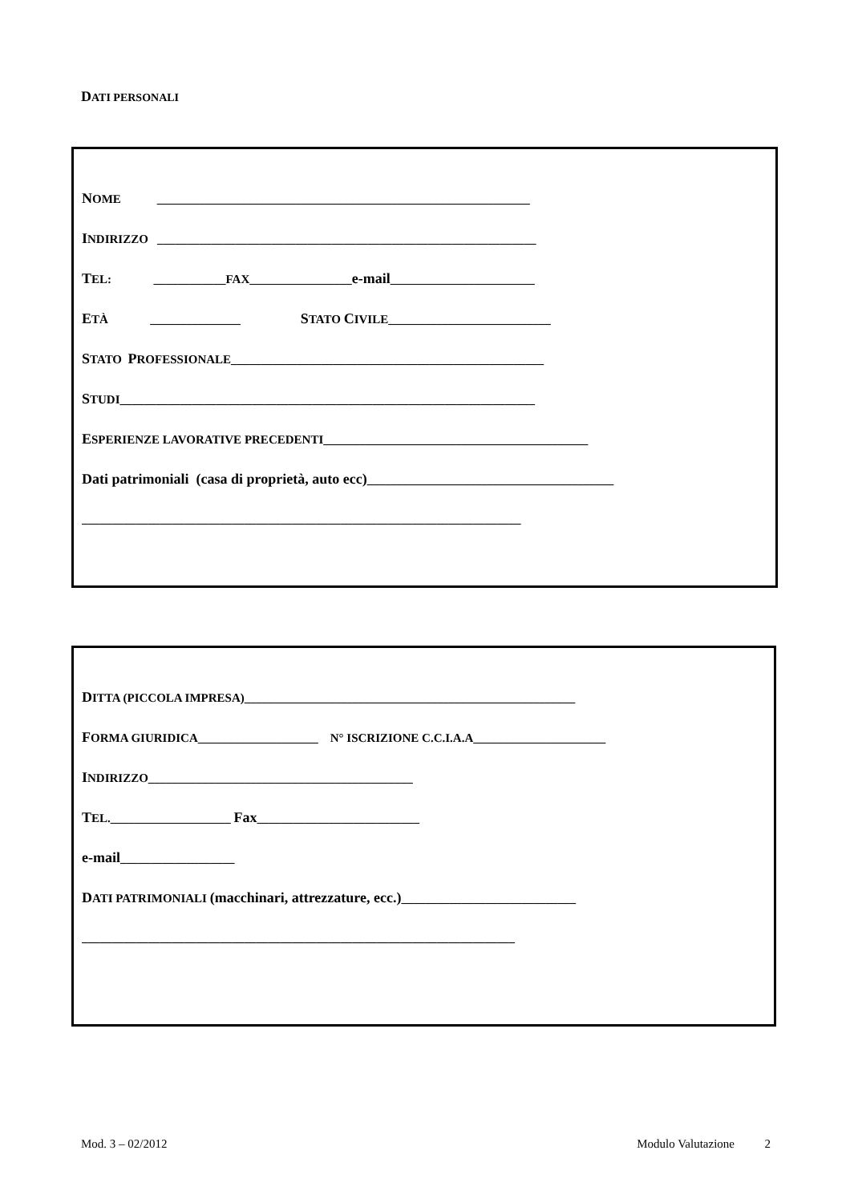DATI PERSONALI
NOME ______________________________________________________________
INDIRIZZO _______________________________________________________________
TEL: ____________FAX_________________e-mail________________________
ETÀ _______________ STATO CIVILE___________________________
STATO PROFESSIONALE____________________________________________________
STUDI_____________________________________________________________________
ESPERIENZE LAVORATIVE PRECEDENTI____________________________________________
Dati patrimoniali (casa di proprietà, auto ecc)_________________________________________
_________________________________________________________________________
DITTA (PICCOLA IMPRESA)_______________________________________________________
FORMA GIURIDICA____________________ N° ISCRIZIONE C.C.I.A.A______________________
INDIRIZZO____________________________________________
TEL.____________________ Fax___________________________
e-mail___________________
DATI PATRIMONIALI (macchinari, attrezzature, ecc.)_____________________________
________________________________________________________________________
Mod. 3 – 02/2012 Modulo Valutazione 2